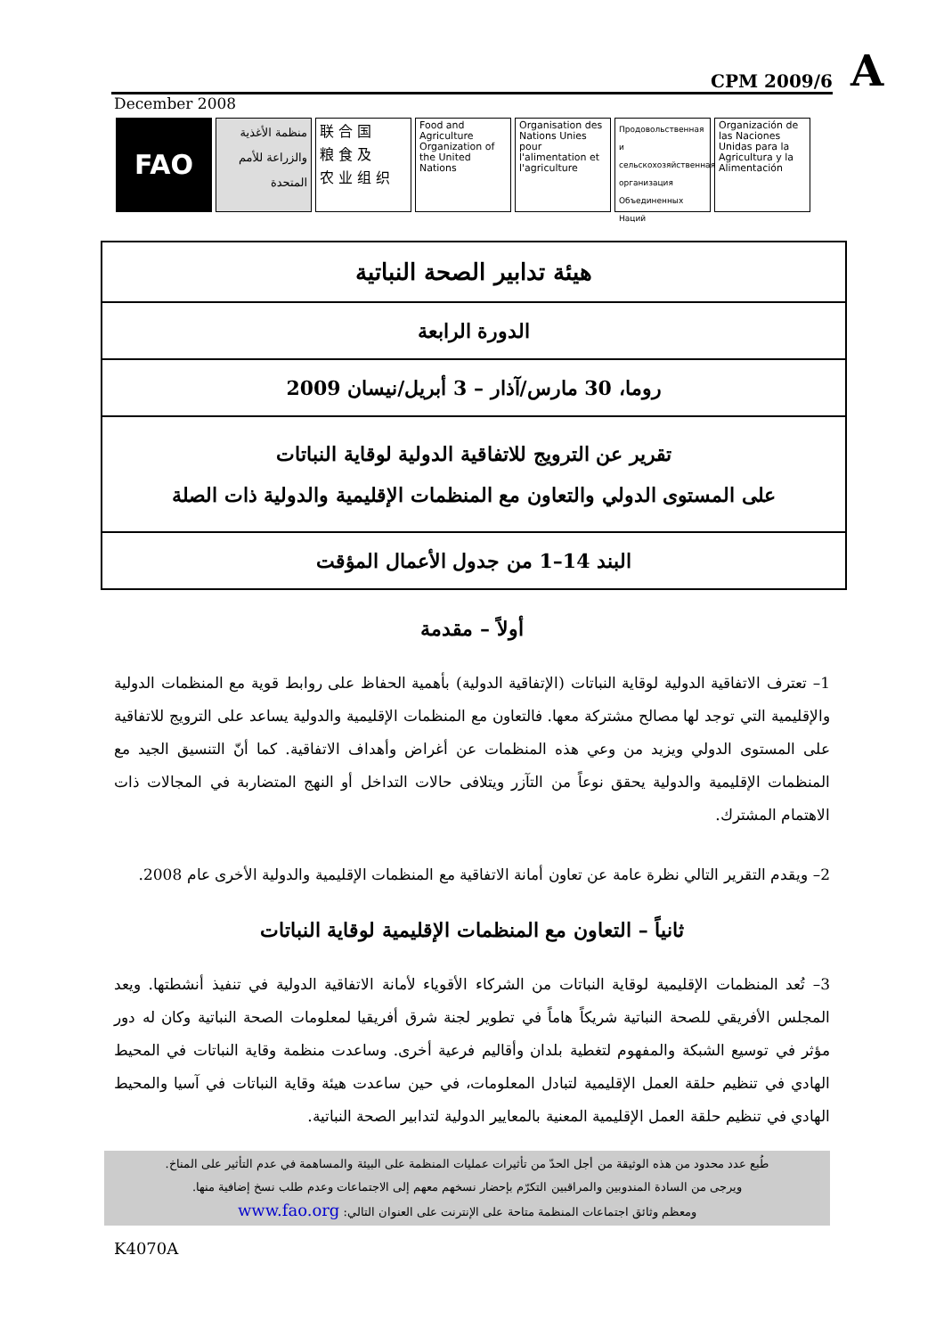CPM 2009/6 A
December 2008
FAO منظمة الأغذية والزراعة للأمم المتحدة
联 合 国
粮 食 及
农 业 组 织
Food and Agriculture Organization of the United Nations
Organisation des Nations Unies pour l'alimentation et l'agriculture
Продовольственная и сельскохозяйственная организация Объединенных Наций
Organización de las Naciones Unidas para la Agricultura y la Alimentación
هيئة تدابير الصحة النباتية
الدورة الرابعة
روما، 30 مارس/آذار – 3 أبريل/نيسان 2009
تقرير عن الترويج للاتفاقية الدولية لوقاية النباتات
على المستوى الدولي والتعاون مع المنظمات الإقليمية والدولية ذات الصلة
البند 14–1 من جدول الأعمال المؤقت
أولاً – مقدمة
1– تعترف الاتفاقية الدولية لوقاية النباتات (الإتفاقية الدولية) بأهمية الحفاظ على روابط قوية مع المنظمات الدولية والإقليمية التي توجد لها مصالح مشتركة معها. فالتعاون مع المنظمات الإقليمية والدولية يساعد على الترويج للاتفاقية على المستوى الدولي ويزيد من وعي هذه المنظمات عن أغراض وأهداف الاتفاقية. كما أنّ التنسيق الجيد مع المنظمات الإقليمية والدولية يحقق نوعاً من التآزر ويتلافى حالات التداخل أو النهج المتضاربة في المجالات ذات الاهتمام المشترك.
2– ويقدم التقرير التالي نظرة عامة عن تعاون أمانة الاتفاقية مع المنظمات الإقليمية والدولية الأخرى عام 2008.
ثانياً – التعاون مع المنظمات الإقليمية لوقاية النباتات
3– تُعد المنظمات الإقليمية لوقاية النباتات من الشركاء الأقوياء لأمانة الاتفاقية الدولية في تنفيذ أنشطتها. ويعد المجلس الأفريقي للصحة النباتية شريكاً هاماً في تطوير لجنة شرق أفريقيا لمعلومات الصحة النباتية وكان له دور مؤثر في توسيع الشبكة والمفهوم لتغطية بلدان وأقاليم فرعية أخرى. وساعدت منظمة وقاية النباتات في المحيط الهادي في تنظيم حلقة العمل الإقليمية لتبادل المعلومات، في حين ساعدت هيئة وقاية النباتات في آسيا والمحيط الهادي في تنظيم حلقة العمل الإقليمية المعنية بالمعايير الدولية لتدابير الصحة النباتية.
طُبع عدد محدود من هذه الوثيقة من أجل الحدّ من تأثيرات عمليات المنظمة على البيئة والمساهمة في عدم التأثير على المناخ.
ويرجى من السادة المندوبين والمراقبين التكرّم بإحضار نسخهم معهم إلى الاجتماعات وعدم طلب نسخ إضافية منها.
ومعظم وثائق اجتماعات المنظمة متاحة على الإنترنت على العنوان التالي: www.fao.org
K4070A